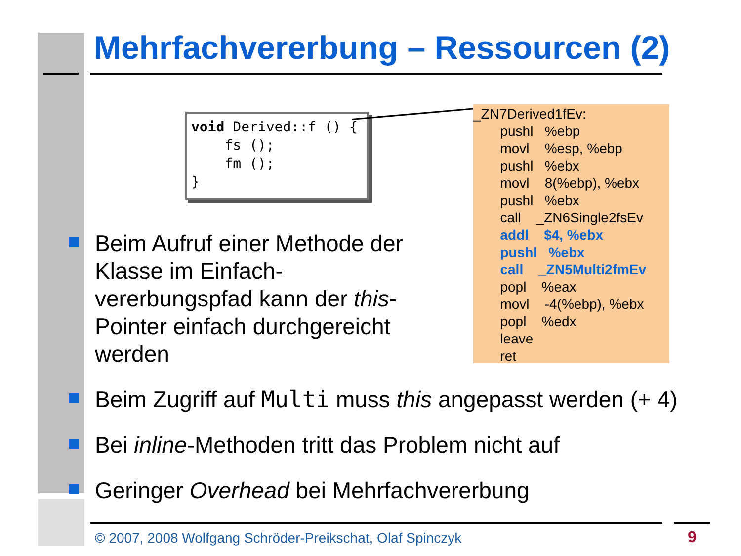Mehrfachvererbung – Ressourcen (2)
void Derived::f () { fs (); fm (); }
_ZN7Derived1fEv:
pushl %ebp
movl %esp, %ebp
pushl %ebx
movl 8(%ebp), %ebx
pushl %ebx
call _ZN6Single2fsEv
addl $4, %ebx
pushl %ebx
call _ZN5Multi2fmEv
popl %eax
movl -4(%ebp), %ebx
popl %edx
leave
ret
Beim Aufruf einer Methode der Klasse im Einfach-vererbungspfad kann der this-Pointer einfach durchgereicht werden
Beim Zugriff auf Multi muss this angepasst werden (+ 4)
Bei inline-Methoden tritt das Problem nicht auf
Geringer Overhead bei Mehrfachvererbung
© 2007, 2008 Wolfgang Schröder-Preikschat, Olaf Spinczyk
9